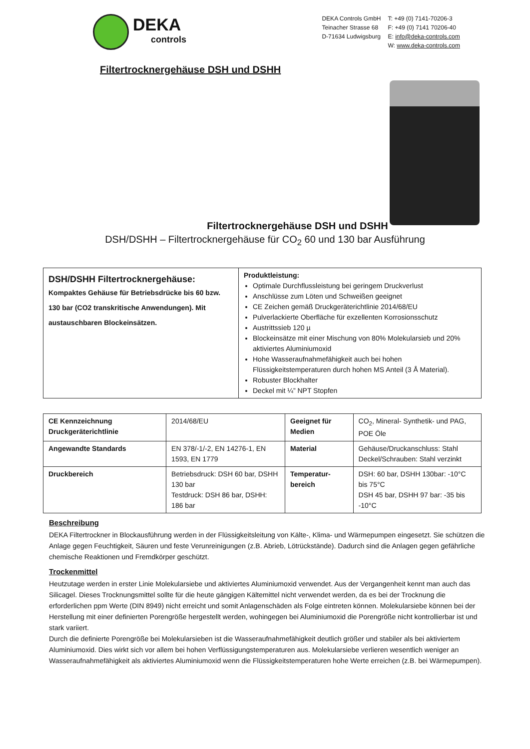DEKA
controls
DEKA Controls GmbH
Teinacher Strasse 68
D-71634 Ludwigsburg
T: +49 (0) 7141-70206-3
F: +49 (0) 7141 70206-40
E: info@deka-controls.com
W: www.deka-controls.com
Filtertrocknergehäuse DSH und DSHH
Filtertrocknergehäuse DSH und DSHH
DSH/DSHH – Filtertrocknergehäuse für CO<sub>2</sub> 60 und 130 bar Ausführung
| DSH/DSHH Filtertrocknergehäuse: Kompaktes Gehäuse für Betriebsdrücke bis 60 bzw. 130 bar (CO2 transkritische Anwendungen). Mit austauschbaren Blockeinsätzen. | Produktleistung: Optimale Durchflussleistung bei geringem Druckverlust Anschlüsse zum Löten und Schweißen geeignet CE Zeichen gemäß Druckgeräterichtlinie 2014/68/EU Pulverlackierte Oberfläche für exzellenten Korrosionsschutz Austrittssieb 120 µ Blockeinsätze mit einer Mischung von 80% Molekularsieb und 20% aktiviertes Aluminiumoxid Hohe Wasseraufnahmefähigkeit auch bei hohen Flüssigkeitstemperaturen durch hohen MS Anteil (3 Å Material). Robuster Blockhalter Deckel mit ¼” NPT Stopfen |
| CE Kennzeichnung Druckgeräterichtlinie | 2014/68/EU | Geeignet für Medien | CO<sub>2</sub>, Mineral- Synthetik- und PAG, POE Öle |
| Angewandte Standards | EN 378/-1/-2, EN 14276-1, EN 1593, EN 1779 | Material | Gehäuse/Druckanschluss: Stahl Deckel/Schrauben: Stahl verzinkt |
| Druckbereich | Betriebsdruck: DSH 60 bar, DSHH 130 bar Testdruck: DSH 86 bar, DSHH: 186 bar | Temperatur-bereich | DSH: 60 bar, DSHH 130bar: -10°C bis 75°C DSH 45 bar, DSHH 97 bar: -35 bis -10°C |
Beschreibung
DEKA Filtertrockner in Blockausführung werden in der Flüssigkeitsleitung von Kälte-, Klima- und Wärmepumpen eingesetzt. Sie schützen die Anlage gegen Feuchtigkeit, Säuren und feste Verunreinigungen (z.B. Abrieb, Lötrückstände). Dadurch sind die Anlagen gegen gefährliche chemische Reaktionen und Fremdkörper geschützt.
Trockenmittel
Heutzutage werden in erster Linie Molekularsiebe und aktiviertes Aluminiumoxid verwendet. Aus der Vergangenheit kennt man auch das Silicagel. Dieses Trocknungsmittel sollte für die heute gängigen Kältemittel nicht verwendet werden, da es bei der Trocknung die erforderlichen ppm Werte (DIN 8949) nicht erreicht und somit Anlagenschäden als Folge eintreten können. Molekularsiebe können bei der Herstellung mit einer definierten Porengröße hergestellt werden, wohingegen bei Aluminiumoxid die Porengröße nicht kontrollierbar ist und stark variiert.
Durch die definierte Porengröße bei Molekularsieben ist die Wasseraufnahmefähigkeit deutlich größer und stabiler als bei aktiviertem Aluminiumoxid. Dies wirkt sich vor allem bei hohen Verflüssigungstemperaturen aus. Molekularsiebe verlieren wesentlich weniger an Wasseraufnahmefähigkeit als aktiviertes Aluminiumoxid wenn die Flüssigkeitstemperaturen hohe Werte erreichen (z.B. bei Wärmepumpen).